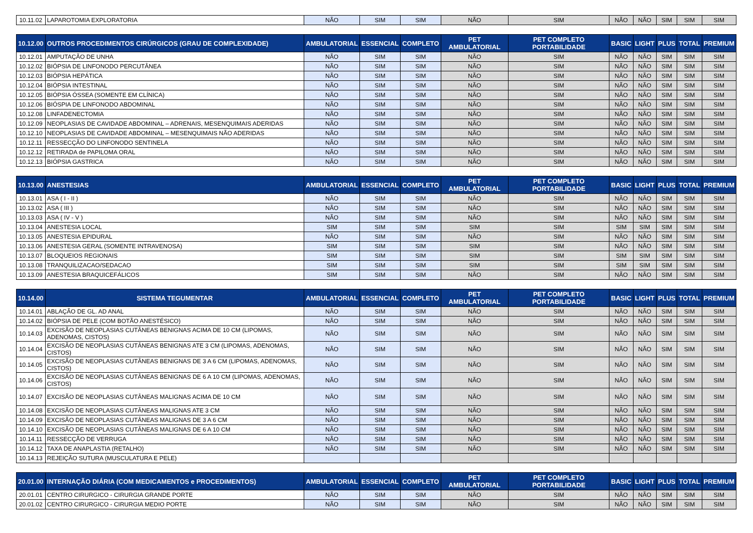| 10.11.02 | LAPAROTOMIA EXPLORATORIA | NÃO | SIM | SIM | NÃO | SIM | NÃO | NÃO | SIM | SIM | SIM |
| 10.12.00 | OUTROS PROCEDIMENTOS CIRÚRGICOS (GRAU DE COMPLEXIDADE) | AMBULATORIAL | ESSENCIAL | COMPLETO | PET AMBULATORIAL | PET COMPLETO PORTABILIDADE | BASIC | LIGHT | PLUS | TOTAL | PREMIUM |
| 10.12.01 | AMPUTAÇÃO DE UNHA | NÃO | SIM | SIM | NÃO | SIM | NÃO | NÃO | SIM | SIM | SIM |
| 10.12.02 | BIÓPSIA DE LINFONODO PERCUTÂNEA | NÃO | SIM | SIM | NÃO | SIM | NÃO | NÃO | SIM | SIM | SIM |
| 10.12.03 | BIÓPSIA HEPÁTICA | NÃO | SIM | SIM | NÃO | SIM | NÃO | NÃO | SIM | SIM | SIM |
| 10.12.04 | BIÓPSIA INTESTINAL | NÃO | SIM | SIM | NÃO | SIM | NÃO | NÃO | SIM | SIM | SIM |
| 10.12.05 | BIÓPSIA ÓSSEA (SOMENTE EM CLÍNICA) | NÃO | SIM | SIM | NÃO | SIM | NÃO | NÃO | SIM | SIM | SIM |
| 10.12.06 | BIÓSPIA DE LINFONODO ABDOMINAL | NÃO | SIM | SIM | NÃO | SIM | NÃO | NÃO | SIM | SIM | SIM |
| 10.12.08 | LINFADENECTOMIA | NÃO | SIM | SIM | NÃO | SIM | NÃO | NÃO | SIM | SIM | SIM |
| 10.12.09 | NEOPLASIAS DE CAVIDADE ABDOMINAL – ADRENAIS, MESENQUIMAIS ADERIDAS | NÃO | SIM | SIM | NÃO | SIM | NÃO | NÃO | SIM | SIM | SIM |
| 10.12.10 | NEOPLASIAS DE CAVIDADE ABDOMINAL – MESENQUIMAIS NÃO ADERIDAS | NÃO | SIM | SIM | NÃO | SIM | NÃO | NÃO | SIM | SIM | SIM |
| 10.12.11 | RESSECÇÃO DO LINFONODO SENTINELA | NÃO | SIM | SIM | NÃO | SIM | NÃO | NÃO | SIM | SIM | SIM |
| 10.12.12 | RETIRADA de PAPILOMA ORAL | NÃO | SIM | SIM | NÃO | SIM | NÃO | NÃO | SIM | SIM | SIM |
| 10.12.13 | BIÓPSIA GASTRICA | NÃO | SIM | SIM | NÃO | SIM | NÃO | NÃO | SIM | SIM | SIM |
| 10.13.00 | ANESTESIAS | AMBULATORIAL | ESSENCIAL | COMPLETO | PET AMBULATORIAL | PET COMPLETO PORTABILIDADE | BASIC | LIGHT | PLUS | TOTAL | PREMIUM |
| 10.13.01 | ASA ( I - II ) | NÃO | SIM | SIM | NÃO | SIM | NÃO | NÃO | SIM | SIM | SIM |
| 10.13.02 | ASA ( III ) | NÃO | SIM | SIM | NÃO | SIM | NÃO | NÃO | SIM | SIM | SIM |
| 10.13.03 | ASA ( IV - V ) | NÃO | SIM | SIM | NÃO | SIM | NÃO | NÃO | SIM | SIM | SIM |
| 10.13.04 | ANESTESIA LOCAL | SIM | SIM | SIM | SIM | SIM | SIM | SIM | SIM | SIM | SIM |
| 10.13.05 | ANESTESIA EPIDURAL | NÃO | SIM | SIM | NÃO | SIM | NÃO | NÃO | SIM | SIM | SIM |
| 10.13.06 | ANESTESIA GERAL (SOMENTE INTRAVENOSA) | SIM | SIM | SIM | SIM | SIM | NÃO | NÃO | SIM | SIM | SIM |
| 10.13.07 | BLOQUEIOS REGIONAIS | SIM | SIM | SIM | SIM | SIM | SIM | SIM | SIM | SIM | SIM |
| 10.13.08 | TRANQUILIZACAO/SEDACAO | SIM | SIM | SIM | SIM | SIM | SIM | SIM | SIM | SIM | SIM |
| 10.13.09 | ANESTESIA BRAQUICEFÁLICOS | SIM | SIM | SIM | NÃO | SIM | NÃO | NÃO | SIM | SIM | SIM |
| 10.14.00 | SISTEMA TEGUMENTAR | AMBULATORIAL | ESSENCIAL | COMPLETO | PET AMBULATORIAL | PET COMPLETO PORTABILIDADE | BASIC | LIGHT | PLUS | TOTAL | PREMIUM |
| 10.14.01 | ABLAÇÃO DE GL. AD ANAL | NÃO | SIM | SIM | NÃO | SIM | NÃO | NÃO | SIM | SIM | SIM |
| 10.14.02 | BIÓPSIA DE PELE (COM BOTÃO ANESTÉSICO) | NÃO | SIM | SIM | NÃO | SIM | NÃO | NÃO | SIM | SIM | SIM |
| 10.14.03 | EXCISÃO DE NEOPLASIAS CUTÂNEAS BENIGNAS ACIMA DE 10 CM (LIPOMAS, ADENOMAS, CISTOS) | NÃO | SIM | SIM | NÃO | SIM | NÃO | NÃO | SIM | SIM | SIM |
| 10.14.04 | EXCISÃO DE NEOPLASIAS CUTÂNEAS BENIGNAS ATE 3 CM (LIPOMAS, ADENOMAS, CISTOS) | NÃO | SIM | SIM | NÃO | SIM | NÃO | NÃO | SIM | SIM | SIM |
| 10.14.05 | EXCISÃO DE NEOPLASIAS CUTÂNEAS BENIGNAS DE 3 A 6 CM (LIPOMAS, ADENOMAS, CISTOS) | NÃO | SIM | SIM | NÃO | SIM | NÃO | NÃO | SIM | SIM | SIM |
| 10.14.06 | EXCISÃO DE NEOPLASIAS CUTÂNEAS BENIGNAS DE 6 A 10 CM (LIPOMAS, ADENOMAS, CISTOS) | NÃO | SIM | SIM | NÃO | SIM | NÃO | NÃO | SIM | SIM | SIM |
| 10.14.07 | EXCISÃO DE NEOPLASIAS CUTÂNEAS MALIGNAS ACIMA DE 10 CM | NÃO | SIM | SIM | NÃO | SIM | NÃO | NÃO | SIM | SIM | SIM |
| 10.14.08 | EXCISÃO DE NEOPLASIAS CUTÂNEAS MALIGNAS ATE 3 CM | NÃO | SIM | SIM | NÃO | SIM | NÃO | NÃO | SIM | SIM | SIM |
| 10.14.09 | EXCISÃO DE NEOPLASIAS CUTÂNEAS MALIGNAS DE 3 A 6 CM | NÃO | SIM | SIM | NÃO | SIM | NÃO | NÃO | SIM | SIM | SIM |
| 10.14.10 | EXCISÃO DE NEOPLASIAS CUTÂNEAS MALIGNAS DE 6 A 10 CM | NÃO | SIM | SIM | NÃO | SIM | NÃO | NÃO | SIM | SIM | SIM |
| 10.14.11 | RESSECÇÃO DE VERRUGA | NÃO | SIM | SIM | NÃO | SIM | NÃO | NÃO | SIM | SIM | SIM |
| 10.14.12 | TAXA DE ANAPLASTIA (RETALHO) | NÃO | SIM | SIM | NÃO | SIM | NÃO | NÃO | SIM | SIM | SIM |
| 10.14.13 | REJEIÇÃO SUTURA (MUSCULATURA E PELE) | | | | | | | | | | |
| 20.01.00 | INTERNAÇÃO DIÁRIA (COM MEDICAMENTOS e PROCEDIMENTOS) | AMBULATORIAL | ESSENCIAL | COMPLETO | PET AMBULATORIAL | PET COMPLETO PORTABILIDADE | BASIC | LIGHT | PLUS | TOTAL | PREMIUM |
| 20.01.01 | CENTRO CIRURGICO - CIRURGIA GRANDE PORTE | NÃO | SIM | SIM | NÃO | SIM | NÃO | NÃO | SIM | SIM | SIM |
| 20.01.02 | CENTRO CIRURGICO - CIRURGIA MEDIO PORTE | NÃO | SIM | SIM | NÃO | SIM | NÃO | NÃO | SIM | SIM | SIM |